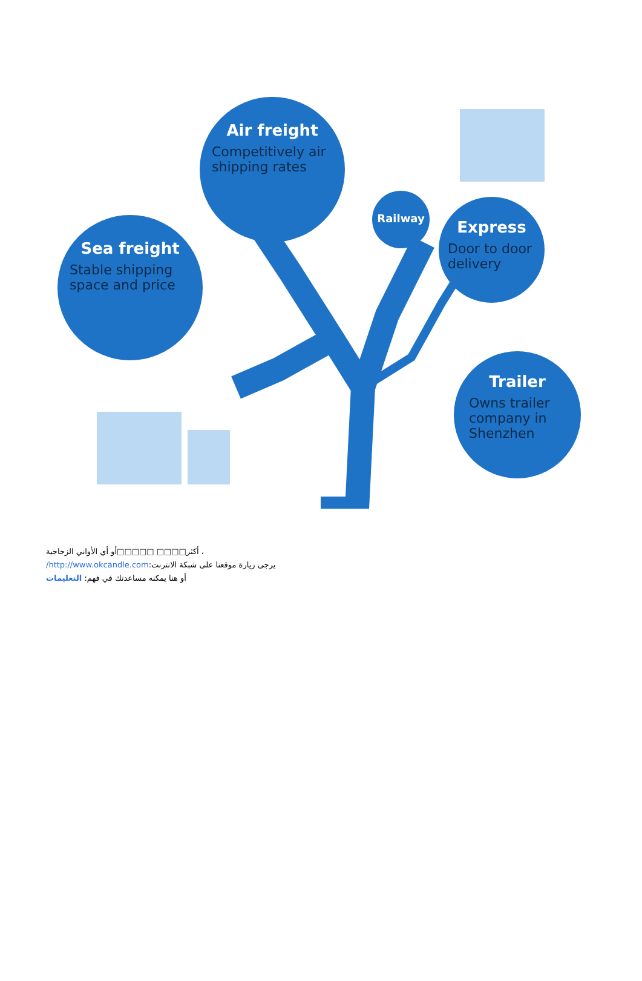Air freight
Competitively air shipping rates
Sea freight
Stable shipping space and price
Railway
Express
Door to door delivery
Trailer
Owns trailer company in Shenzhen
، أكثر□□□□ □□□□□أو أي الأواني الزجاجية
يرجى زيارة موقعنا على شبكة الانترنت:http://www.okcandle.com/
أو هنا يمكنه مساعدتك في فهم: التعليمات